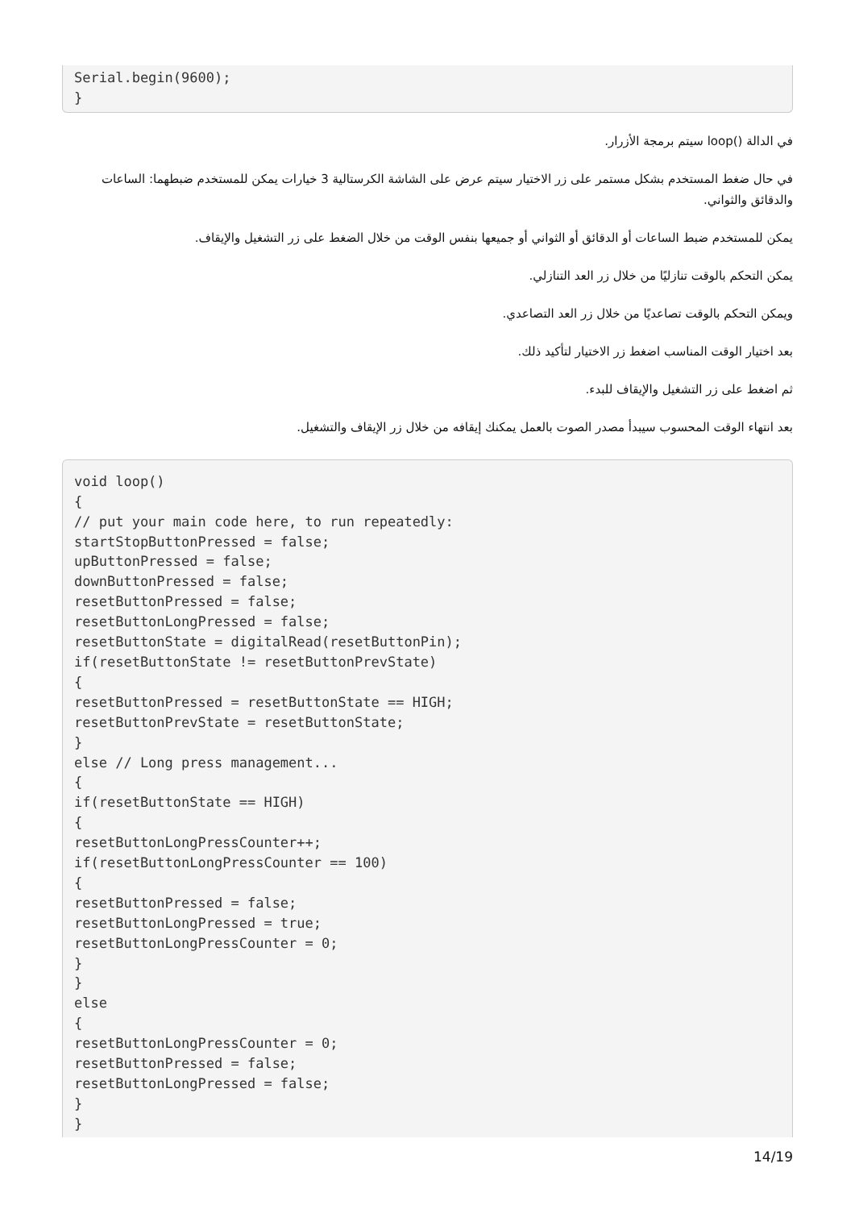Serial.begin(9600);
}
في الدالة ()loop سيتم برمجة الأزرار.
في حال ضغط المستخدم بشكل مستمر على زر الاختيار سيتم عرض على الشاشة الكرستالية 3 خيارات يمكن للمستخدم ضبطهما: الساعات والدقائق والثواني.
يمكن للمستخدم ضبط الساعات أو الدقائق أو الثواني أو جميعها بنفس الوقت من خلال الضغط على زر التشغيل والإيقاف.
يمكن التحكم بالوقت تنازليًا من خلال زر العد التنازلي.
ويمكن التحكم بالوقت تصاعديًا من خلال زر العد التصاعدي.
بعد اختيار الوقت المناسب اضغط زر الاختيار لتأكيد ذلك.
ثم اضغط على زر التشغيل والإيقاف للبدء.
بعد انتهاء الوقت المحسوب سيبدأ مصدر الصوت بالعمل يمكنك إيقافه من خلال زر الإيقاف والتشغيل.
void loop()
{
// put your main code here, to run repeatedly:
startStopButtonPressed = false;
upButtonPressed = false;
downButtonPressed = false;
resetButtonPressed = false;
resetButtonLongPressed = false;
resetButtonState = digitalRead(resetButtonPin);
if(resetButtonState != resetButtonPrevState)
{
resetButtonPressed = resetButtonState == HIGH;
resetButtonPrevState = resetButtonState;
}
else // Long press management...
{
if(resetButtonState == HIGH)
{
resetButtonLongPressCounter++;
if(resetButtonLongPressCounter == 100)
{
resetButtonPressed = false;
resetButtonLongPressed = true;
resetButtonLongPressCounter = 0;
}
}
else
{
resetButtonLongPressCounter = 0;
resetButtonPressed = false;
resetButtonLongPressed = false;
}
}
14/19